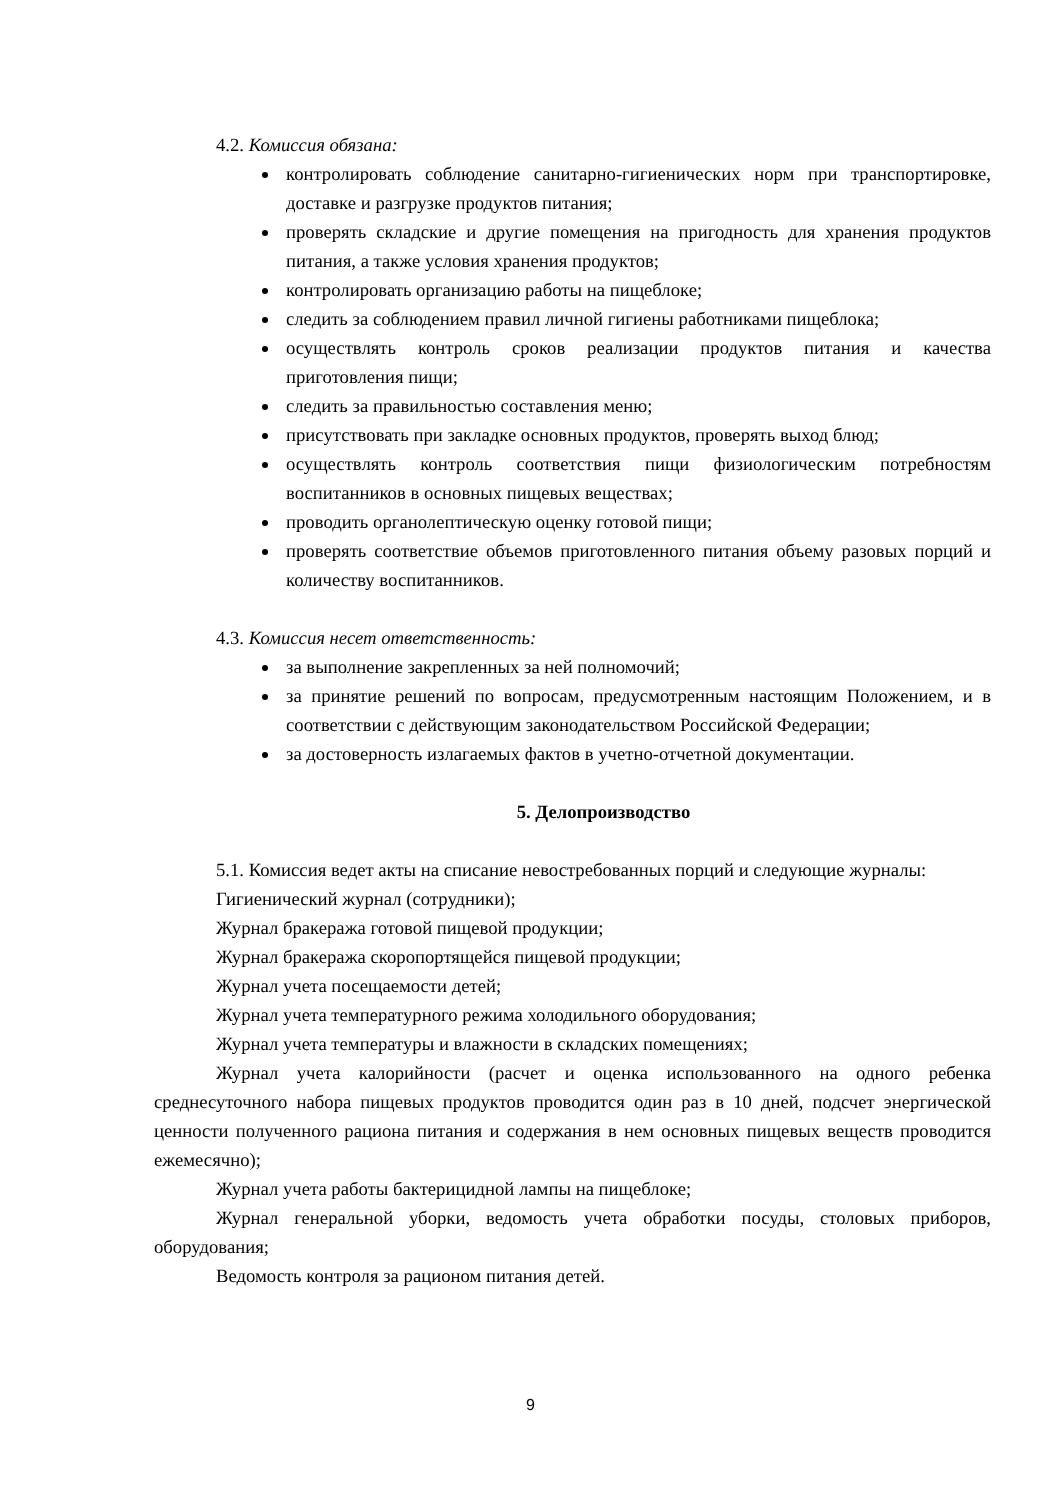4.2. Комиссия обязана:
контролировать соблюдение санитарно-гигиенических норм при транспортировке, доставке и разгрузке продуктов питания;
проверять складские и другие помещения на пригодность для хранения продуктов питания, а также условия хранения продуктов;
контролировать организацию работы на пищеблоке;
следить за соблюдением правил личной гигиены работниками пищеблока;
осуществлять контроль сроков реализации продуктов питания и качества приготовления пищи;
следить за правильностью составления меню;
присутствовать при закладке основных продуктов, проверять выход блюд;
осуществлять контроль соответствия пищи физиологическим потребностям воспитанников в основных пищевых веществах;
проводить органолептическую оценку готовой пищи;
проверять соответствие объемов приготовленного питания объему разовых порций и количеству воспитанников.
4.3. Комиссия несет ответственность:
за выполнение закрепленных за ней полномочий;
за принятие решений по вопросам, предусмотренным настоящим Положением, и в соответствии с действующим законодательством Российской Федерации;
за достоверность излагаемых фактов в учетно-отчетной документации.
5. Делопроизводство
5.1. Комиссия ведет акты на списание невостребованных порций и следующие журналы:
Гигиенический журнал (сотрудники);
Журнал бракеража готовой пищевой продукции;
Журнал бракеража скоропортящейся пищевой продукции;
Журнал учета посещаемости детей;
Журнал учета температурного режима холодильного оборудования;
Журнал учета температуры и влажности в складских помещениях;
Журнал учета калорийности (расчет и оценка использованного на одного ребенка среднесуточного набора пищевых продуктов проводится один раз в 10 дней, подсчет энергической ценности полученного рациона питания и содержания в нем основных пищевых веществ проводится ежемесячно);
Журнал учета работы бактерицидной лампы на пищеблоке;
Журнал генеральной уборки, ведомость учета обработки посуды, столовых приборов, оборудования;
Ведомость контроля за рационом питания детей.
9